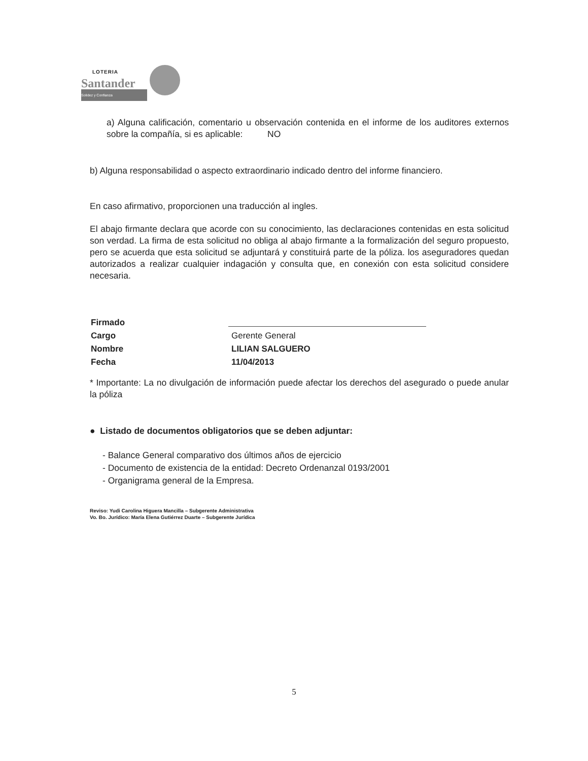LOTERIA
Santander
Solidez y Confianza
a) Alguna calificación, comentario u observación contenida en el informe de los auditores externos sobre la compañía, si es aplicable: NO
b) Alguna responsabilidad o aspecto extraordinario indicado dentro del informe financiero.
En caso afirmativo, proporcionen una traducción al ingles.
El abajo firmante declara que acorde con su conocimiento, las declaraciones contenidas en esta solicitud son verdad. La firma de esta solicitud no obliga al abajo firmante a la formalización del seguro propuesto, pero se acuerda que esta solicitud se adjuntará y constituirá parte de la póliza. los aseguradores quedan autorizados a realizar cualquier indagación y consulta que, en conexión con esta solicitud considere necesaria.
| Firmado | |
| Cargo | Gerente General |
| Nombre | LILIAN SALGUERO |
| Fecha | 11/04/2013 |
* Importante: La no divulgación de información puede afectar los derechos del asegurado o puede anular la póliza
● Listado de documentos obligatorios que se deben adjuntar:
- Balance General comparativo dos últimos años de ejercicio
- Documento de existencia de la entidad: Decreto Ordenanzal 0193/2001
- Organigrama general de la Empresa.
Reviso: Yudi Carolina Higuera Mancilla – Subgerente Administrativa
Vo. Bo. Jurídico: María Elena Gutiérrez Duarte – Subgerente Jurídica
5